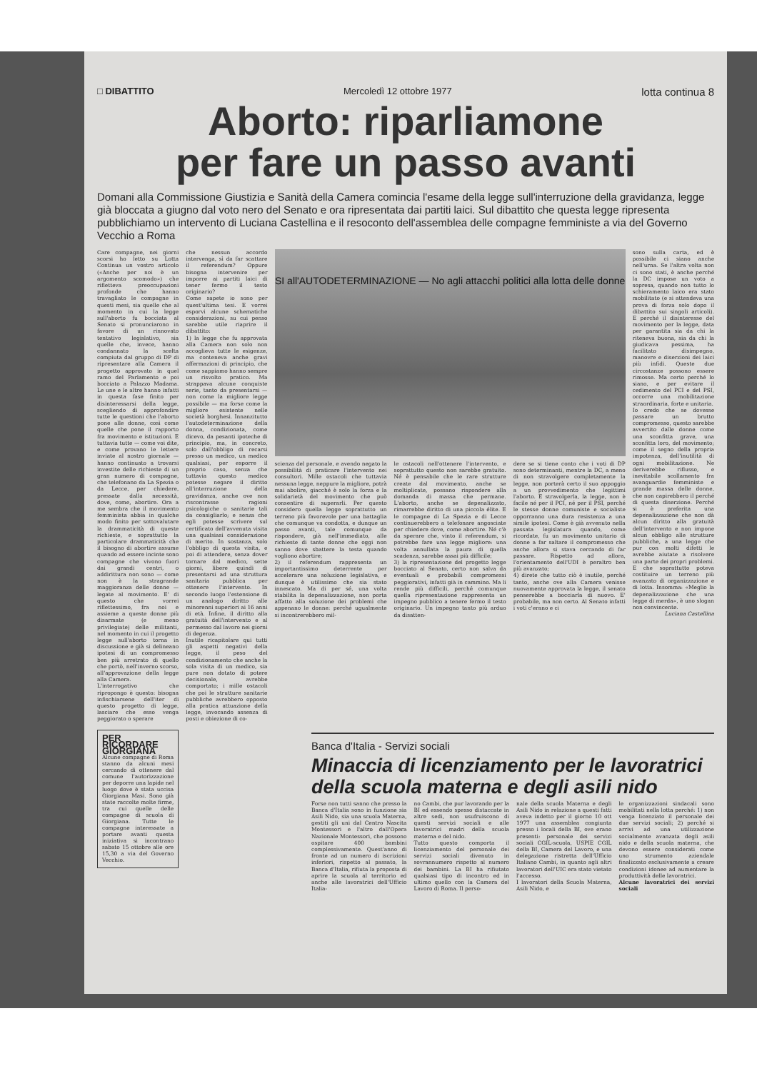□ DIBATTITO Mercoledì 12 ottobre 1977 lotta continua 8
Aborto: riparliamone
per fare un passo avanti
Domani alla Commissione Giustizia e Sanità della Camera comincia l'esame della legge sull'interruzione della gravidanza, legge già bloccata a giugno dal voto nero del Senato e ora ripresentata dai partiti laici. Sul dibattito che questa legge ripresenta pubblichiamo un intervento di Luciana Castellina e il resoconto dell'assemblea delle compagne femministe a via del Governo Vecchio a Roma
Care compagne, nei giorni scorsi ho letto su Lotta Continua un vostro articolo («Anche per noi è un argomento scomodo») che rifletteva preoccupazioni profonde che hanno travagliato le compagne in questi mesi, sia quelle che al momento in cui la legge sull'aborto fu bocciata al Senato si pronunciarono in favore di un rinnovato tentativo legislativo, sia quelle che, invece, hanno condannato la scelta compiuta dal gruppo di DP di ripresentare alla Camera il progetto approvato in quel ramo del Parlamento e poi bocciato a Palazzo Madama. Le une e le altre hanno infatti in questa fase finito per disinteressarsi della legge, scegliendo di approfondire tutte le questioni che l'aborto pone alle donne, così come quelle che pone il rapporto fra movimento e istituzioni. E tuttavia tutte — come voi dite, e come provano le lettere inviate al nostro giornale — hanno continuato a trovarsi investite delle richieste di un gran numero di compagne, che telefonano da La Spezia o da Lecce, per chiedere, pressate dalla necessità, dove, come, abortire. Ora a me sembra che il movimento femminista abbia in qualche modo finito per sottovalutare la drammaticità di queste richieste, e soprattutto la particolare drammaticità che il bisogno di abortire assume quando ad essere incinte sono compagne che vivono fuori dai grandi centri, o addirittura non sono — come non è la stragrande maggioranza delle donne — legate al movimento. E' di questo che vorrei riflettessimo, fra noi e assieme a queste donne più disarmate (e meno privilegiate) delle militanti, nel momento in cui il progetto legge sull'aborto torna in discussione e già si delineano ipotesi di un compromesso ben più arretrato di quello che portò, nell'inverno scorso, all'approvazione della legge alla Camera.
L'interrogativo che ripropongo è questo: bisogna infischiarsene dell'iter di questo progetto di legge, lasciare che esso venga peggiorato o sperare
PER RICORDARE GIORGIANA
Alcune compagne di Roma stanno da alcuni mesi cercando di ottenere dal comune l'autorizzazione per deporre una lapide nel luogo dove è stata uccisa Giorgiana Masi. Sono già state raccolte molte firme, tra cui quelle delle compagne di scuola di Giorgiana. Tutte le compagne interessate a portare avanti questa iniziativa si incontrano sabato 15 ottobre alle ore 15,30 a via del Governo Vecchio.
che nessun accordo intervenga, sì da far scattare il referendum? Oppure bisogna intervenire per imporre ai partiti laici di tener fermo il testo originario?
Come sapete io sono per quest'ultima tesi. E vorrei esporvi alcune schematiche considerazioni, su cui penso sarebbe utile riaprire il dibattito:
1) la legge che fu approvata alla Camera non solo non accoglieva tutte le esigenze, ma conteneva anche gravi affermazioni di principio, che come sappiamo hanno sempre un risvolto pratico. Ma strappava alcune conquiste serie, tanto da presentarsi — non come la migliore legge possibile — ma forse come la migliore esistente nelle società borghesi. Innanzitutto l'autodeterminazione della donna, condizionata, come dicevo, da pesanti ipoteche di principio, ma, in concreto, solo dall'obbligo di recarsi presso un medico, un medico qualsiasi, per esporre il proprio caso, senza che tuttavia questo medico potesse negare il diritto all'interruzione della gravidanza, anche ove non riscontrasse ragioni psicologiche o sanitarie tali da consigliarlo; e senza che egli potesse scrivere sul certificato dell'avvenuta visita una qualsiasi considerazione di merito. In sostanza, solo l'obbligo di questa visita, e poi di attendere, senza dover tornare dal medico, sette giorni, libere quindi di presentarsi ad una struttura sanitaria pubblica per ottenere l'intervento. In secondo luogo l'estensione di un analogo diritto alle minorenni superiori ai 16 anni di età. Infine, il diritto alla gratuità dell'intervento e al permesso dal lavoro nei giorni di degenza.
Inutile ricapitolare qui tutti gli aspetti negativi della legge, il peso del condizionamento che anche la sola visita di un medico, sia pure non dotato di potere decisionale, avrebbe comportato; i mille ostacoli che poi le strutture sanitarie pubbliche avrebbero opposto alla pratica attuazione della legge, invocando assenza di posti e obiezione di co-
SI all'AUTODETERMINAZIONE — No agli attacchi politici alla lotta delle donne
scienza del personale, e avendo negato la possibilità di praticare l'intervento nei consultori. Mille ostacoli che tuttavia nessuna legge, neppure la migliore, potrà mai abolire, giacché è solo la forza e la solidarietà del movimento che può consentire di superarli. Per questo considero quella legge soprattutto un terreno più favorevole per una battaglia che comunque va condotta, e dunque un passo avanti, tale comunque da rispondere, già nell'immediato, alle richieste di tante donne che oggi non sanno dove sbattere la testa quando vogliono abortire;
2) il referendum rappresenta un importantissimo deterrente per accelerare una soluzione legislativa, e dunque è utilissimo che sia stato innescato. Ma di per sé, una volta stabilita la depenalizzazione, non porta affatto alla soluzione dei problemi che appenano le donne: perché ugualmente si incontrerebbero mil-
le ostacoli nell'ottenere l'intervento, e soprattutto questo non sarebbe gratuito. Né è pensabile che le rare strutture create dal movimento, anche se moltiplicate, possano rispondere alla domanda di massa che permane. L'aborto, anche se depenalizzato, rimarrebbe diritto di una piccola élite. E le compagne di La Spezia e di Lecce continuerebbero a telefonare angosciate per chiedere dove, come abortire. Né c'è da sperare che, vinto il referendum, si potrebbe fare una legge migliore: una volta annullata la paura di quella scadenza, sarebbe assai più difficile;
3) la ripresentazione del progetto legge bocciato al Senato, certo non salva da eventuali e probabili compromessi peggiorativi, infatti già in cammino. Ma li rende più difficili, perché comunque quella ripresentazione rappresenta un impegno pubblico a tenere fermo il testo originario. Un impegno tanto più arduo da disatten-
dere se si tiene conto che i voti di DP sono determinanti, mentre la DC, a meno di non stravolgere completamente la legge, non porterà certo il suo appoggio a un provvedimento che legittimi l'aborto. E stravolgerla, la legge, non è facile né per il PCI, né per il PSI, perché le stesse donne comuniste e socialiste opporranno una dura resistenza a una simile ipotesi. Come è già avvenuto nella passata legislatura quando, come ricordate, fu un movimento unitario di donne a far saltare il compromesso che anche allora si stava cercando di far passare. Rispetto ad allora, l'orientamento dell'UDI è peraltro ben più avanzato;
4) direte che tutto ciò è inutile, perché tanto, anche ove alla Camera venisse nuovamente approvata la legge, il senato penserebbe a bocciarla di nuovo. E' probabile, ma non certo. Al Senato infatti i voti c'erano e ci
sono sulla carta, ed è possibile ci siano anche nell'urna. Se l'altra volta non ci sono stati, è anche perché la DC impose un voto a sopresa, quando non tutto lo schieramento laico era stato mobilitato (e si attendeva una prova di forza solo dopo il dibattito sui singoli articoli). E perché il disinteresse del movimento per la legge, data per garantita sia da chi la riteneva buona, sia da chi la giudicava pessima, ha facilitato disimpegno, manovre e diserzioni dei laici più infidi. Queste due circostanze possono essere rimosse. Ma certo perché lo siano, e per evitare il cedimento del PCI e del PSI, occorre una mobilitazione straordinaria, forte e unitaria.
Io credo che se dovesse passare un brutto compromesso, questo sarebbe avvertito dalle donne come una sconfitta grave, una sconfitta loro, del movimento; come il segno della propria impotenza, dell'inutilità di ogni mobilitazione. Ne deriverebbe riflusso, e inevitabile scollamento fra avanguardie femministe e grande massa delle donne, che non capirebbero il perché di questa diserzione. Perché si è preferita una depenalizzazione che non dà alcun diritto alla gratuità dell'intervento e non impone alcun obbligo alle strutture pubbliche, a una legge che pur con molti difetti le avrebbe aiutate a risolvere una parte dei propri problemi. E che soprattutto poteva costituire un terreno più avanzato di organizzazione e di lotta. Insomma: «Meglio la depenalizzazione che una legge di merda», è uno slogan non convincente.
Luciana Castellina
Banca d'Italia - Servizi sociali
Minaccia di licenziamento per le lavoratrici della scuola materna e degli asili nido
Forse non tutti sanno che presso la Banca d'Italia sono in funzione sia Asili Nido, sia una scuola Materna, gestiti gli uni dal Centro Nascita Montessori e l'altro dall'Opera Nazionale Montessori, che possono ospitare 400 bambini complessivamente. Quest'anno di fronte ad un numero di iscrizioni inferiori, rispetto al passato, la Banca d'Italia, rifiuta la proposta di aprire la scuola al territorio ed anche alle lavoratrici dell'Ufficio Italia-
no Cambi, che pur lavorando per la BI ed essendo spesso distaccate in altre sedi, non usufruiscono di questi servizi sociali e alle lavoratrici madri della scuola materna e del nido.
Tutto questo comporta il licenziamento del personale dei servizi sociali divenuto in sovrannumero rispetto al numero dei bambini. La BI ha rifiutato qualsiasi tipo di incontro ed in ultimo quello con la Camera del Lavoro di Roma. Il perso-
nale della scuola Materna e degli Asili Nido in relazione a questi fatti aveva indetto per il giorno 10 ott 1977 una assemblea congiunta presso i locali della BI, ove erano presenti: personale dei servizi sociali CGIL-scuola, USPIE CGIL della BI, Camera del Lavoro, e una delegazione ristretta dell'Ufficio Italiano Cambi, in quanto agli altri lavoratori dell'UIC era stato vietato l'accesso.
I lavoratori della Scuola Materna, Asili Nido, e
le organizzazioni sindacali sono mobilitati nella lotta perché: 1) non venga licenziato il personale dei due servizi sociali; 2) perché si arrivi ad una utilizzazione socialmente avanzata degli asili nido e della scuola materna, che devono essere considerati come uno strumento aziendale finalizzato esclusivamente a creare condizioni idonee ad aumentare la produttività delle lavoratrici.
Alcune lavoratrici dei servizi sociali